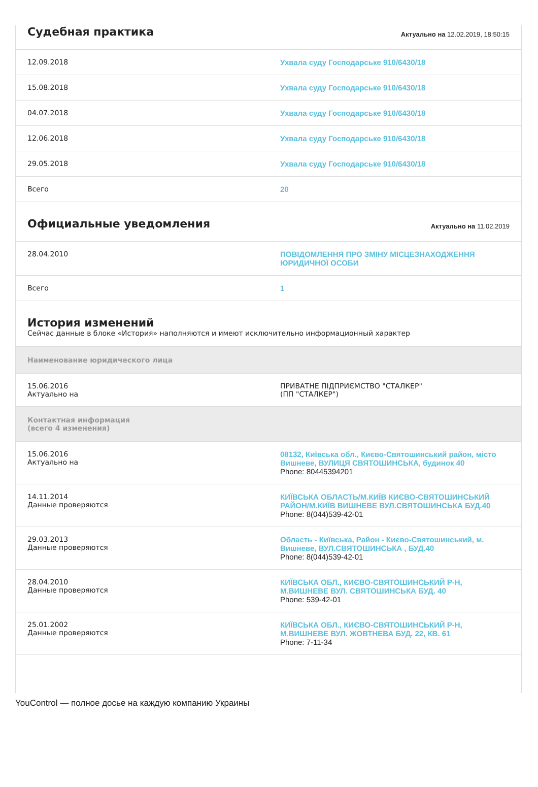Судебная практика
Актуально на 12.02.2019, 18:50:15
| 12.09.2018 | Ухвала суду Господарське 910/6430/18 |
| 15.08.2018 | Ухвала суду Господарське 910/6430/18 |
| 04.07.2018 | Ухвала суду Господарське 910/6430/18 |
| 12.06.2018 | Ухвала суду Господарське 910/6430/18 |
| 29.05.2018 | Ухвала суду Господарське 910/6430/18 |
| Всего | 20 |
Официальные уведомления
Актуально на 11.02.2019
| 28.04.2010 | ПОВІДОМЛЕННЯ ПРО ЗМІНУ МІСЦЕЗНАХОДЖЕННЯ ЮРИДИЧНОЇ ОСОБИ |
| Всего | 1 |
История изменений
Сейчас данные в блоке «История» наполняются и имеют исключительно информационный характер
| Наименование юридического лица | |
| 15.06.2016 Актуально на | ПРИВАТНЕ ПІДПРИЄМСТВО "СТАЛКЕР" (ПП "СТАЛКЕР") |
| Контактная информация (всего 4 изменения) | |
| 15.06.2016 Актуально на | 08132, Київська обл., Києво-Святошинський район, місто Вишневе, ВУЛИЦЯ СВЯТОШИНСЬКА, будинок 40 Phone: 80445394201 |
| 14.11.2014 Данные проверяются | КИЇВСЬКА ОБЛАСТЬ/М.КИЇВ КИЄВО-СВЯТОШИНСЬКИЙ РАЙОН/М.КИЇВ ВИШНЕВЕ ВУЛ.СВЯТОШИНСЬКА БУД.40 Phone: 8(044)539-42-01 |
| 29.03.2013 Данные проверяются | Область - Київська, Район - Києво-Святошинський, м. Вишневе, ВУЛ.СВЯТОШИНСЬКА , БУД.40 Phone: 8(044)539-42-01 |
| 28.04.2010 Данные проверяются | КИЇВСЬКА ОБЛ., КИЄВО-СВЯТОШИНСЬКИЙ Р-Н, М.ВИШНЕВЕ ВУЛ. СВЯТОШИНСЬКА БУД. 40 Phone: 539-42-01 |
| 25.01.2002 Данные проверяются | КИЇВСЬКА ОБЛ., КИЄВО-СВЯТОШИНСЬКИЙ Р-Н, М.ВИШНЕВЕ ВУЛ. ЖОВТНЕВА БУД. 22, КВ. 61 Phone: 7-11-34 |
YouControl — полное досье на каждую компанию Украины